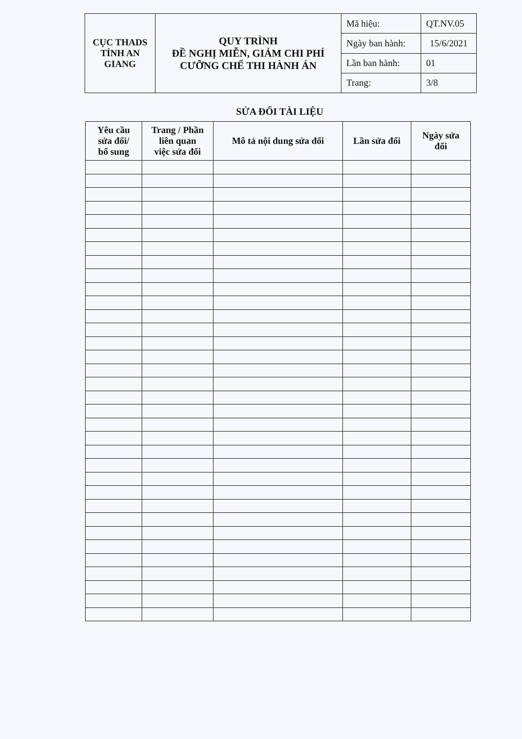| CỤC THADS TỈNH AN GIANG | QUY TRÌNH ĐỀ NGHỊ MIỄN, GIẢM CHI PHÍ CƯỠNG CHẾ THI HÀNH ÁN | Mã hiệu: | QT.NV.05 |
| | | Ngày ban hành: | 15/6/2021 |
| | | Lần ban hành: | 01 |
| | | Trang: | 3/8 |
SỬA ĐỔI TÀI LIỆU
| Yêu cầu sửa đổi/ bổ sung | Trang / Phần liên quan việc sửa đổi | Mô tả nội dung sửa đổi | Lần sửa đổi | Ngày sửa đổi |
| --- | --- | --- | --- | --- |